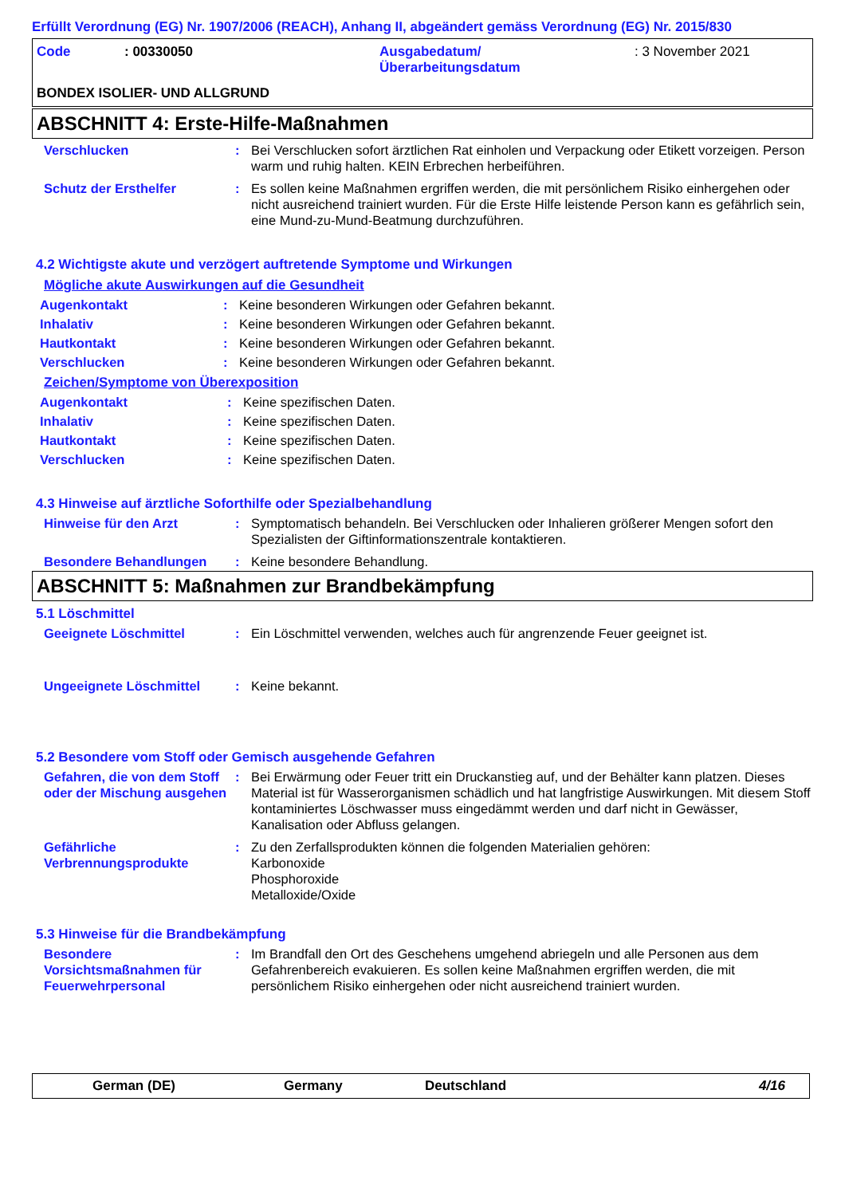Erfüllt Verordnung (EG) Nr. 1907/2006 (REACH), Anhang II, abgeändert gemäss Verordnung (EG) Nr. 2015/830
| Code | : 00330050 | Ausgabedatum/ Überarbeitungsdatum | : 3 November 2021 |
BONDEX ISOLIER- UND ALLGRUND
ABSCHNITT 4: Erste-Hilfe-Maßnahmen
Verschlucken : Bei Verschlucken sofort ärztlichen Rat einholen und Verpackung oder Etikett vorzeigen. Person warm und ruhig halten. KEIN Erbrechen herbeiführen.
Schutz der Ersthelfer : Es sollen keine Maßnahmen ergriffen werden, die mit persönlichem Risiko einhergehen oder nicht ausreichend trainiert wurden. Für die Erste Hilfe leistende Person kann es gefährlich sein, eine Mund-zu-Mund-Beatmung durchzuführen.
4.2 Wichtigste akute und verzögert auftretende Symptome und Wirkungen
Mögliche akute Auswirkungen auf die Gesundheit
Augenkontakt : Keine besonderen Wirkungen oder Gefahren bekannt.
Inhalativ : Keine besonderen Wirkungen oder Gefahren bekannt.
Hautkontakt : Keine besonderen Wirkungen oder Gefahren bekannt.
Verschlucken : Keine besonderen Wirkungen oder Gefahren bekannt.
Zeichen/Symptome von Überexposition
Augenkontakt : Keine spezifischen Daten.
Inhalativ : Keine spezifischen Daten.
Hautkontakt : Keine spezifischen Daten.
Verschlucken : Keine spezifischen Daten.
4.3 Hinweise auf ärztliche Soforthilfe oder Spezialbehandlung
Hinweise für den Arzt : Symptomatisch behandeln. Bei Verschlucken oder Inhalieren größerer Mengen sofort den Spezialisten der Giftinformationszentrale kontaktieren.
Besondere Behandlungen : Keine besondere Behandlung.
ABSCHNITT 5: Maßnahmen zur Brandbekämpfung
5.1 Löschmittel
Geeignete Löschmittel : Ein Löschmittel verwenden, welches auch für angrenzende Feuer geeignet ist.
Ungeeignete Löschmittel : Keine bekannt.
5.2 Besondere vom Stoff oder Gemisch ausgehende Gefahren
Gefahren, die von dem Stoff oder der Mischung ausgehen
: Bei Erwärmung oder Feuer tritt ein Druckanstieg auf, und der Behälter kann platzen. Dieses Material ist für Wasserorganismen schädlich und hat langfristige Auswirkungen. Mit diesem Stoff kontaminiertes Löschwasser muss eingedämmt werden und darf nicht in Gewässer, Kanalisation oder Abfluss gelangen.
Gefährliche Verbrennungsprodukte
: Zu den Zerfallsprodukten können die folgenden Materialien gehören:
Karbonoxide
Phosphoroxide
Metalloxide/Oxide
5.3 Hinweise für die Brandbekämpfung
Besondere Vorsichtsmaßnahmen für Feuerwehrpersonal
: Im Brandfall den Ort des Geschehens umgehend abriegeln und alle Personen aus dem Gefahrenbereich evakuieren. Es sollen keine Maßnahmen ergriffen werden, die mit persönlichem Risiko einhergehen oder nicht ausreichend trainiert wurden.
German (DE) Germany Deutschland 4/16